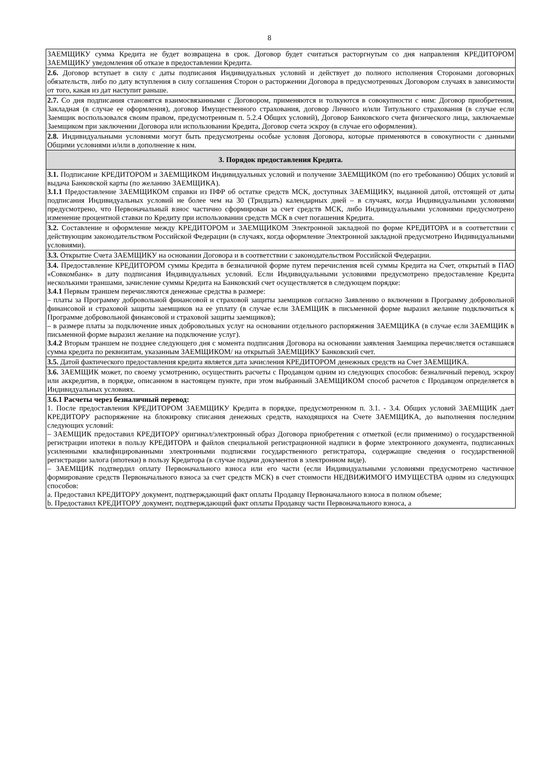8
| ЗАЕМЩИКУ сумма Кредита не будет возвращена в срок. Договор будет считаться расторгнутым со дня направления КРЕДИТОРОМ ЗАЕМЩИКУ уведомления об отказе в предоставлении Кредита. |
| 2.6. Договор вступает в силу с даты подписания Индивидуальных условий и действует до полного исполнения Сторонами договорных обязательств, либо по дату вступления в силу соглашения Сторон о расторжении Договора в предусмотренных Договором случаях в зависимости от того, какая из дат наступит раньше. |
| 2.7. Со дня подписания становятся взаимосвязанными с Договором, применяются и толкуются в совокупности с ним: Договор приобретения, Закладная (в случае ее оформления), договор Имущественного страхования, договор Личного и/или Титульного страхования (в случае если Заемщик воспользовался своим правом, предусмотренным п. 5.2.4 Общих условий), Договор Банковского счета физического лица, заключаемые Заемщиком при заключении Договора или использовании Кредита, Договор счета эскроу (в случае его оформления). |
| 2.8. Индивидуальными условиями могут быть предусмотрены особые условия Договора, которые применяются в совокупности с данными Общими условиями и/или в дополнение к ним. |
| 3. Порядок предоставления Кредита. |
| 3.1. Подписание КРЕДИТОРОМ и ЗАЕМЩИКОМ Индивидуальных условий и получение ЗАЕМЩИКОМ (по его требованию) Общих условий и выдача Банковской карты (по желанию ЗАЕМЩИКА). 3.1.1 Предоставление ЗАЕМЩИКОМ справки из ПФР об остатке средств МСК, доступных ЗАЕМЩИКУ, выданной датой, отстоящей от даты подписания Индивидуальных условий не более чем на 30 (Тридцать) календарных дней – в случаях, когда Индивидуальными условиями предусмотрено, что Первоначальный взнос частично сформирован за счет средств МСК, либо Индивидуальными условиями предусмотрено изменение процентной ставки по Кредиту при использовании средств МСК в счет погашения Кредита. |
| 3.2. Составление и оформление между КРЕДИТОРОМ и ЗАЕМЩИКОМ Электронной закладной по форме КРЕДИТОРА и в соответствии с действующим законодательством Российской Федерации (в случаях, когда оформление Электронной закладной предусмотрено Индивидуальными условиями). |
| 3.3. Открытие Счета ЗАЕМЩИКУ на основании Договора и в соответствии с законодательством Российской Федерации. |
| 3.4. Предоставление КРЕДИТОРОМ суммы Кредита в безналичной форме путем перечисления всей суммы Кредита на Счет, открытый в ПАО «Совкомбанк» в дату подписания Индивидуальных условий. Если Индивидуальными условиями предусмотрено предоставление Кредита несколькими траншами, зачисление суммы Кредита на Банковский счет осуществляется в следующем порядке: 3.4.1 Первым траншем перечисляются денежные средства в размере: – платы за Программу добровольной финансовой и страховой защиты заемщиков согласно Заявлению о включении в Программу добровольной финансовой и страховой защиты заемщиков на ее уплату (в случае если ЗАЕМЩИК в письменной форме выразил желание подключиться к Программе добровольной финансовой и страховой защиты заемщиков); – в размере платы за подключение иных добровольных услуг на основании отдельного распоряжения ЗАЕМЩИКА (в случае если ЗАЕМЩИК в письменной форме выразил желание на подключение услуг). 3.4.2 Вторым траншем не позднее следующего дня с момента подписания Договора на основании заявления Заемщика перечисляется оставшаяся сумма кредита по реквизитам, указанным ЗАЕМЩИКОМ/ на открытый ЗАЕМЩИКУ Банковский счет. |
| 3.5. Датой фактического предоставления кредита является дата зачисления КРЕДИТОРОМ денежных средств на Счет ЗАЕМЩИКА. |
| 3.6. ЗАЕМЩИК может, по своему усмотрению, осуществить расчеты с Продавцом одним из следующих способов: безналичный перевод, эскроу или аккредитив, в порядке, описанном в настоящем пункте, при этом выбранный ЗАЕМЩИКОМ способ расчетов с Продавцом определяется в Индивидуальных условиях. |
| 3.6.1 Расчеты через безналичный перевод: 1. После предоставления КРЕДИТОРОМ ЗАЕМЩИКУ Кредита в порядке, предусмотренном п. 3.1. - 3.4. Общих условий ЗАЕМЩИК дает КРЕДИТОРУ распоряжение на блокировку списания денежных средств, находящихся на Счете ЗАЕМЩИКА, до выполнения последним следующих условий: – ЗАЕМЩИК предоставил КРЕДИТОРУ оригинал/электронный образ Договора приобретения с отметкой (если применимо) о государственной регистрации ипотеки в пользу КРЕДИТОРА и файлов специальной регистрационной надписи в форме электронного документа, подписанных усиленными квалифицированными электронными подписями государственного регистратора, содержащие сведения о государственной регистрации залога (ипотеки) в пользу Кредитора (в случае подачи документов в электронном виде). – ЗАЕМЩИК подтвердил оплату Первоначального взноса или его части (если Индивидуальными условиями предусмотрено частичное формирование средств Первоначального взноса за счет средств МСК) в счет стоимости НЕДВИЖИМОГО ИМУЩЕСТВА одним из следующих способов: a. Предоставил КРЕДИТОРУ документ, подтверждающий факт оплаты Продавцу Первоначального взноса в полном объеме; b. Предоставил КРЕДИТОРУ документ, подтверждающий факт оплаты Продавцу части Первоначального взноса, а |